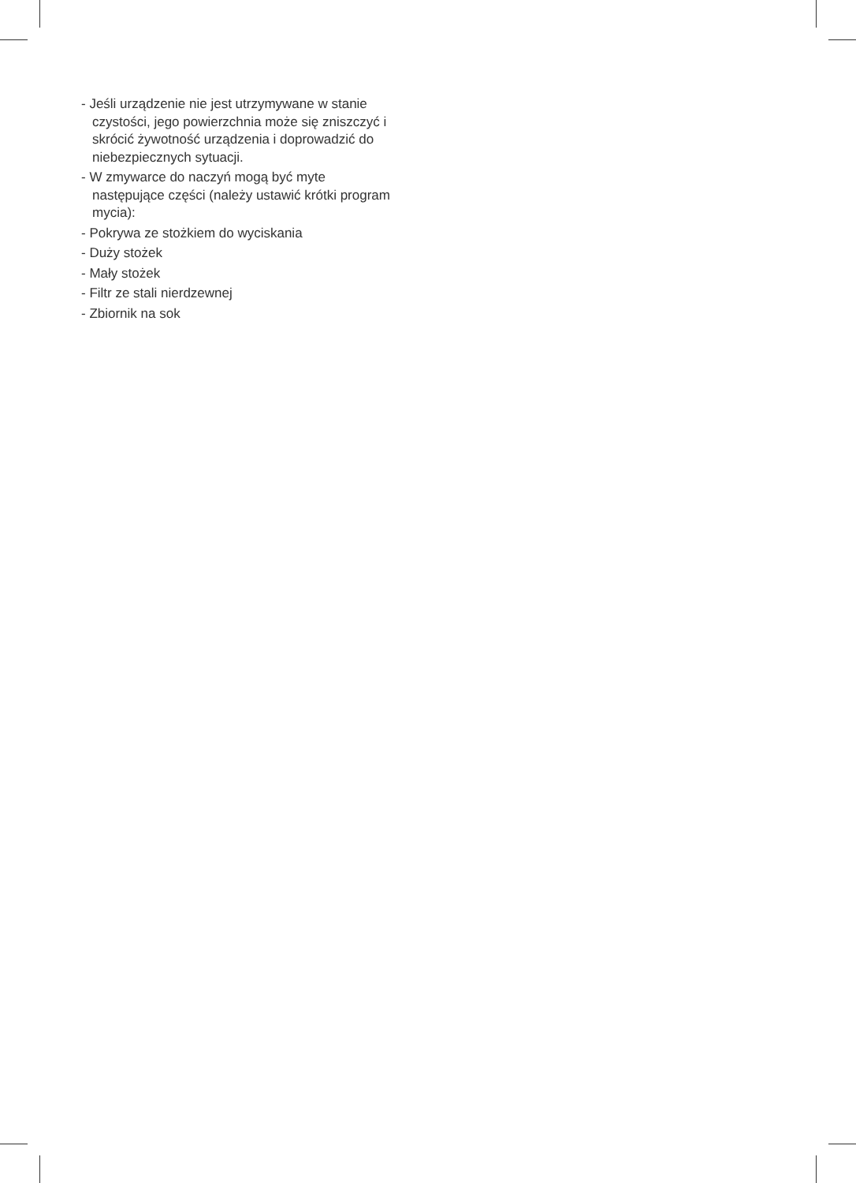- Jeśli urządzenie nie jest utrzymywane w stanie czystości, jego powierzchnia może się zniszczyć i skrócić żywotność urządzenia i doprowadzić do niebezpiecznych sytuacji.
- W zmywarce do naczyń mogą być myte następujące części (należy ustawić krótki program mycia):
- Pokrywa ze stożkiem do wyciskania
- Duży stożek
- Mały stożek
- Filtr ze stali nierdzewnej
- Zbiornik na sok